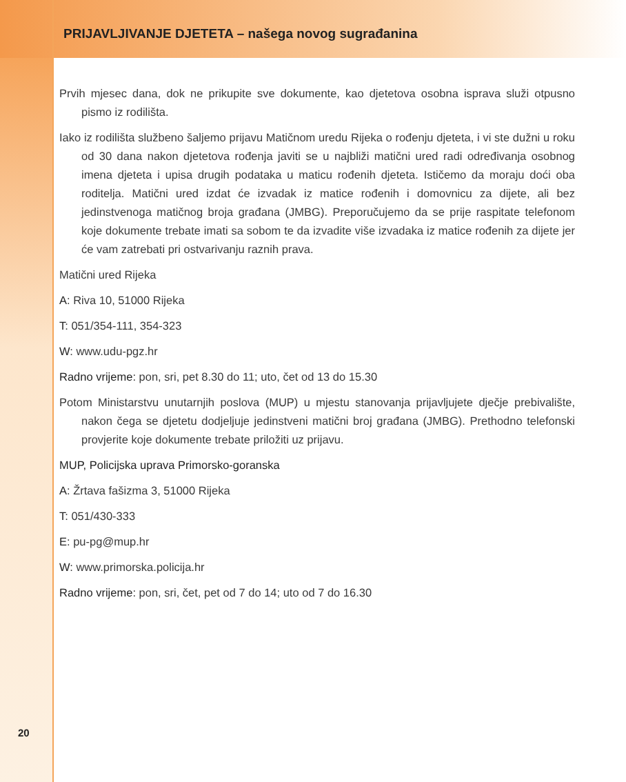PRIJAVLJIVANJE DJETETA – našega novog sugrađanina
Prvih mjesec dana, dok ne prikupite sve dokumente, kao djetetova osobna isprava služi otpusno pismo iz rodilišta.
Iako iz rodilišta službeno šaljemo prijavu Matičnom uredu Rijeka o rođenju djeteta, i vi ste dužni u roku od 30 dana nakon djetetova rođenja javiti se u najbliži matični ured radi određivanja osobnog imena djeteta i upisa drugih podataka u maticu rođenih djeteta. Ističemo da moraju doći oba roditelja. Matični ured izdat će izvadak iz matice rođenih i domovnicu za dijete, ali bez jedinstvenoga matičnog broja građana (JMBG). Preporučujemo da se prije raspitate telefonom koje dokumente trebate imati sa sobom te da izvadite više izvadaka iz matice rođenih za dijete jer će vam zatrebati pri ostvarivanju raznih prava.
Matični ured Rijeka
A: Riva 10, 51000 Rijeka
T: 051/354-111, 354-323
W: www.udu-pgz.hr
Radno vrijeme: pon, sri, pet 8.30 do 11; uto, čet od 13 do 15.30
Potom Ministarstvu unutarnjih poslova (MUP) u mjestu stanovanja prijavljujete dječje prebivalište, nakon čega se djetetu dodjeljuje jedinstveni matični broj građana (JMBG). Prethodno telefonski provjerite koje dokumente trebate priložiti uz prijavu.
MUP, Policijska uprava Primorsko-goranska
A: Žrtava fašizma 3, 51000 Rijeka
T: 051/430-333
E: pu-pg@mup.hr
W: www.primorska.policija.hr
Radno vrijeme: pon, sri, čet, pet od 7 do 14; uto od 7 do 16.30
20